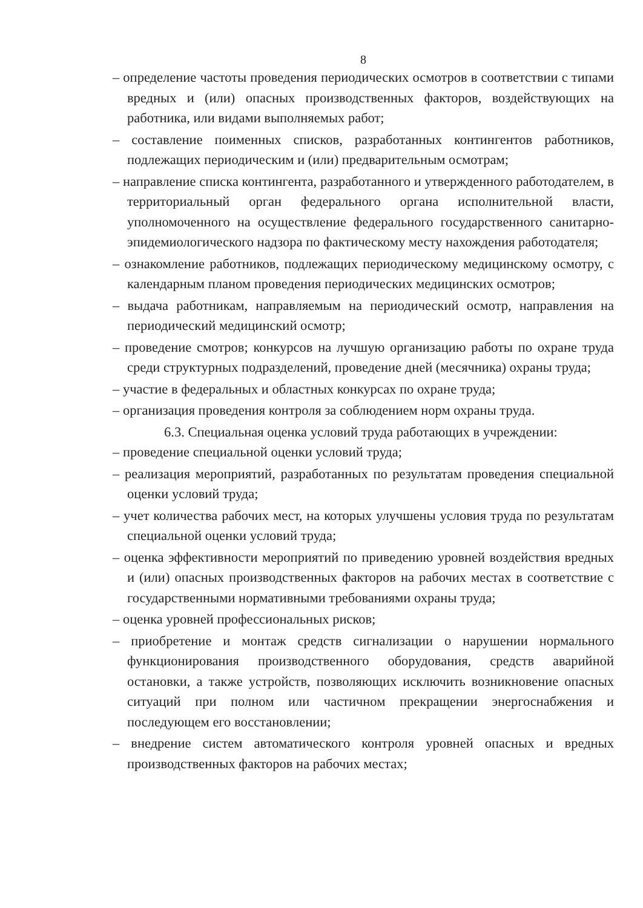8
– определение частоты проведения периодических осмотров в соответствии с типами вредных и (или) опасных производственных факторов, воздействующих на работника, или видами выполняемых работ;
– составление поименных списков, разработанных контингентов работников, подлежащих периодическим и (или) предварительным осмотрам;
– направление списка контингента, разработанного и утвержденного работодателем, в территориальный орган федерального органа исполнительной власти, уполномоченного на осуществление федерального государственного санитарно-эпидемиологического надзора по фактическому месту нахождения работодателя;
– ознакомление работников, подлежащих периодическому медицинскому осмотру, с календарным планом проведения периодических медицинских осмотров;
– выдача работникам, направляемым на периодический осмотр, направления на периодический медицинский осмотр;
– проведение смотров; конкурсов на лучшую организацию работы по охране труда среди структурных подразделений, проведение дней (месячника) охраны труда;
– участие в федеральных и областных конкурсах по охране труда;
– организация проведения контроля за соблюдением норм охраны труда.
6.3. Специальная оценка условий труда работающих в учреждении:
– проведение специальной оценки условий труда;
– реализация мероприятий, разработанных по результатам проведения специальной оценки условий труда;
– учет количества рабочих мест, на которых улучшены условия труда по результатам специальной оценки условий труда;
– оценка эффективности мероприятий по приведению уровней воздействия вредных и (или) опасных производственных факторов на рабочих местах в соответствие с государственными нормативными требованиями охраны труда;
– оценка уровней профессиональных рисков;
– приобретение и монтаж средств сигнализации о нарушении нормального функционирования производственного оборудования, средств аварийной остановки, а также устройств, позволяющих исключить возникновение опасных ситуаций при полном или частичном прекращении энергоснабжения и последующем его восстановлении;
– внедрение систем автоматического контроля уровней опасных и вредных производственных факторов на рабочих местах;